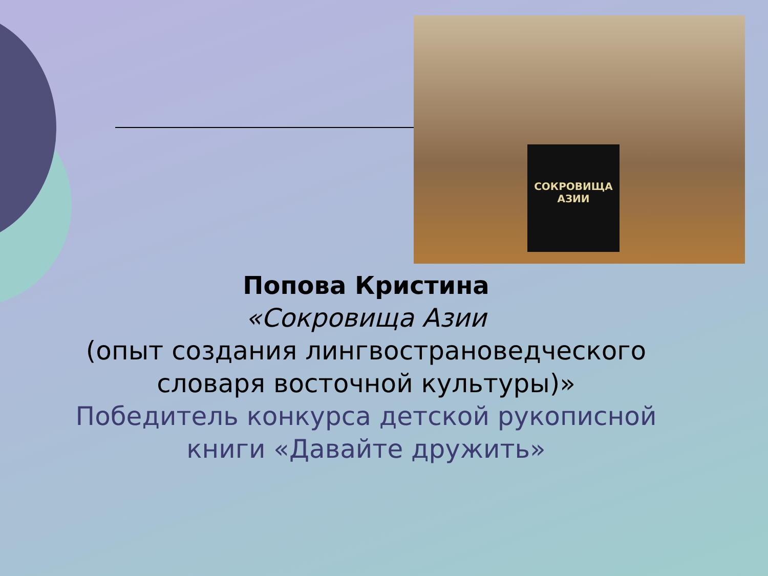СОКРОВИЩА АЗИИ
Попова Кристина
«Сокровища Азии
(опыт создания лингвострановедческого словаря восточной культуры)»
Победитель конкурса детской рукописной книги «Давайте дружить»